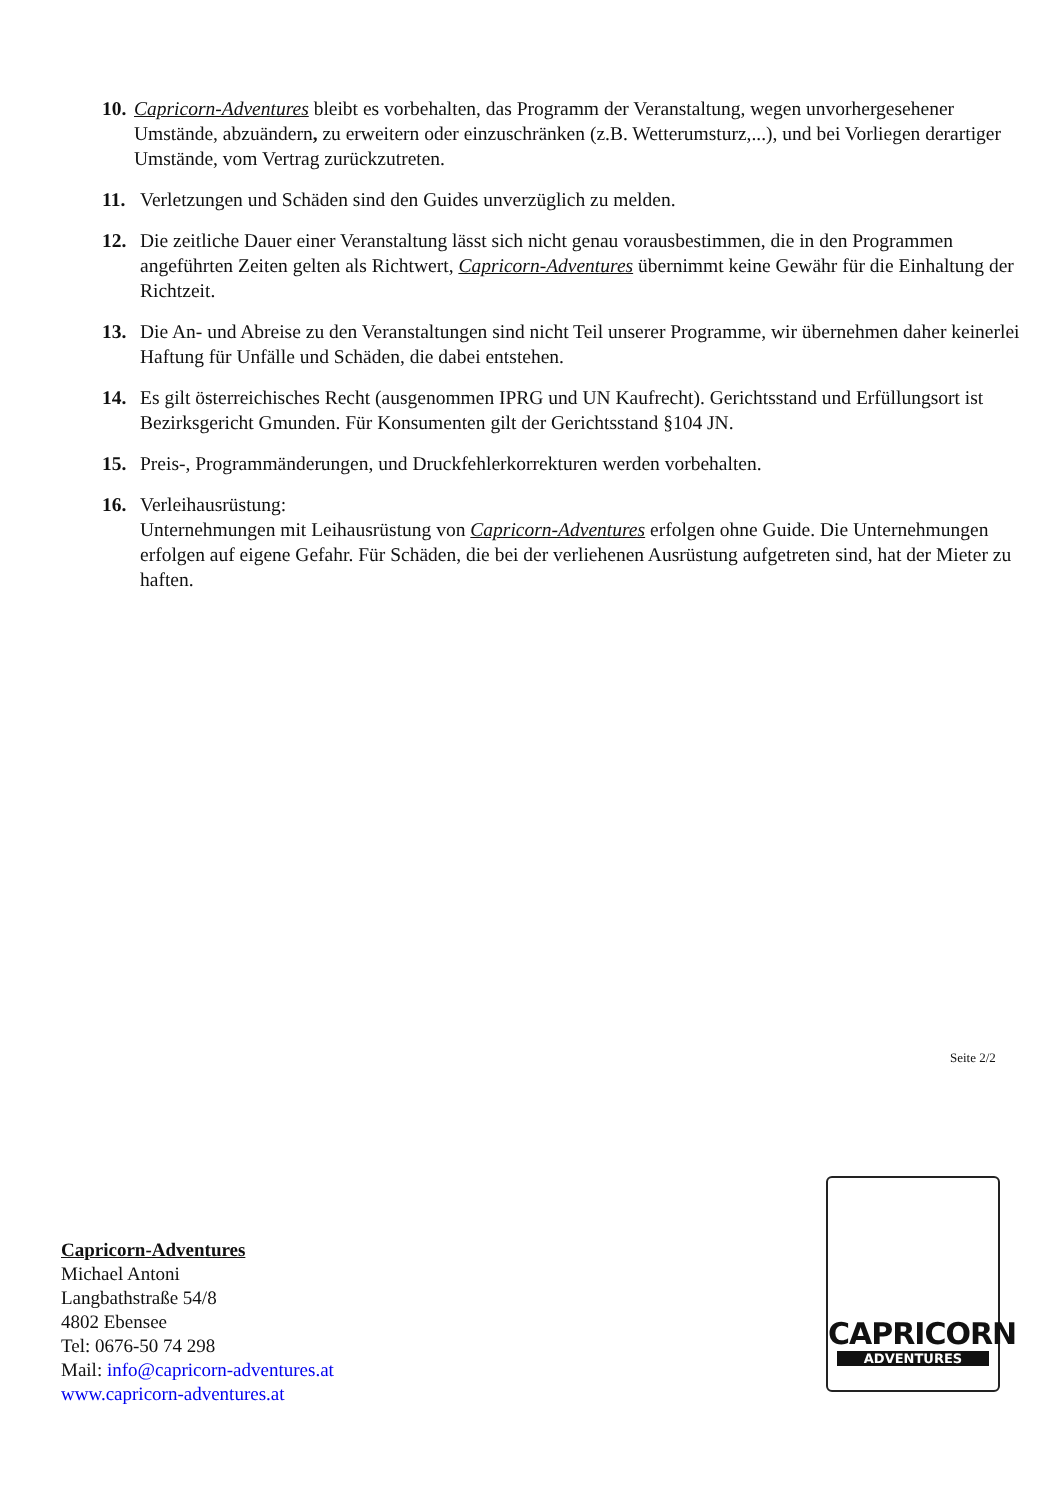10. Capricorn-Adventures bleibt es vorbehalten, das Programm der Veranstaltung, wegen unvorhergesehener Umstände, abzuändern, zu erweitern oder einzuschränken (z.B. Wetterumsturz,...), und bei Vorliegen derartiger Umstände, vom Vertrag zurückzutreten.
11. Verletzungen und Schäden sind den Guides unverzüglich zu melden.
12. Die zeitliche Dauer einer Veranstaltung lässt sich nicht genau vorausbestimmen, die in den Programmen angeführten Zeiten gelten als Richtwert, Capricorn-Adventures übernimmt keine Gewähr für die Einhaltung der Richtzeit.
13. Die An- und Abreise zu den Veranstaltungen sind nicht Teil unserer Programme, wir übernehmen daher keinerlei Haftung für Unfälle und Schäden, die dabei entstehen.
14. Es gilt österreichisches Recht (ausgenommen IPRG und UN Kaufrecht). Gerichtsstand und Erfüllungsort ist Bezirksgericht Gmunden. Für Konsumenten gilt der Gerichtsstand §104 JN.
15. Preis-, Programmänderungen, und Druckfehlerkorrekturen werden vorbehalten.
16. Verleihausrüstung:
Unternehmungen mit Leihausrüstung von Capricorn-Adventures erfolgen ohne Guide. Die Unternehmungen erfolgen auf eigene Gefahr. Für Schäden, die bei der verliehenen Ausrüstung aufgetreten sind, hat der Mieter zu haften.
Seite 2/2
Capricorn-Adventures
Michael Antoni
Langbathstraße 54/8
4802 Ebensee
Tel: 0676-50 74 298
Mail: info@capricorn-adventures.at
www.capricorn-adventures.at
CAPRICORN
ADVENTURES